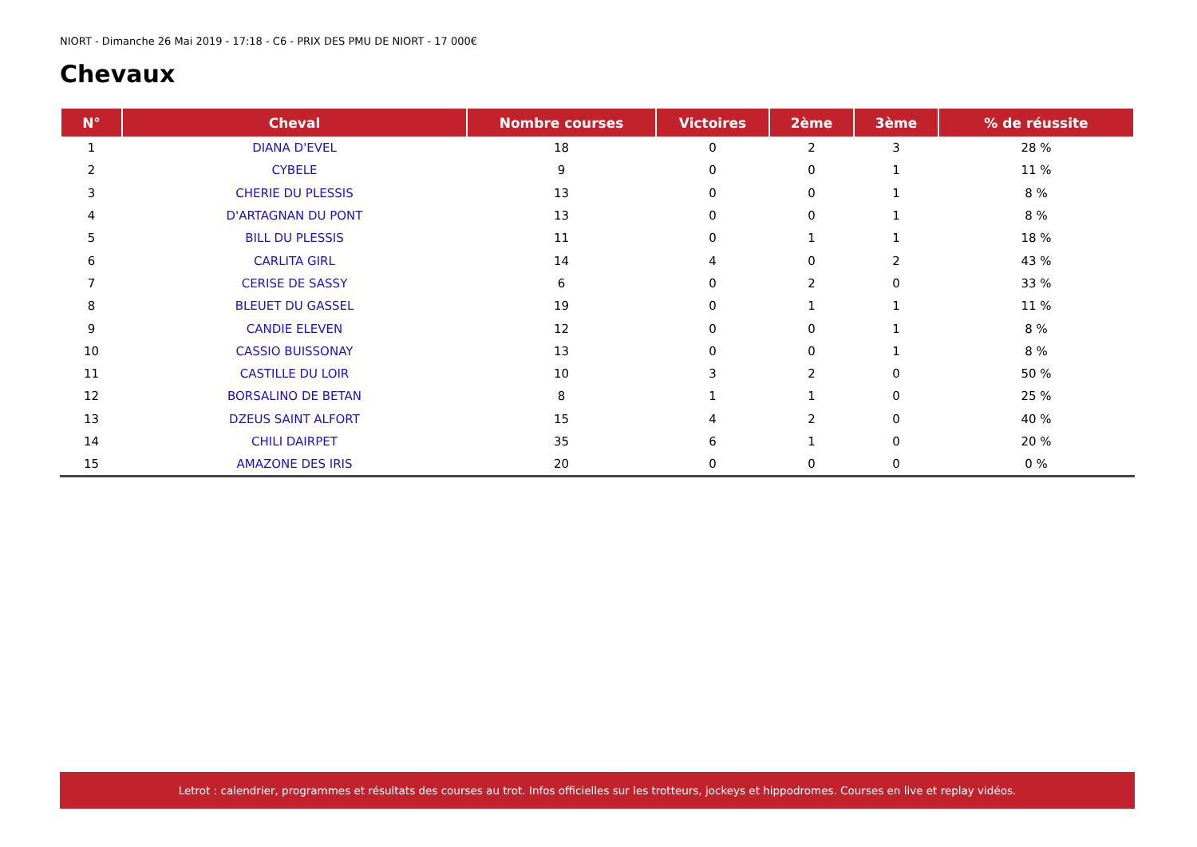NIORT - Dimanche 26 Mai 2019 - 17:18 - C6 - PRIX DES PMU DE NIORT - 17 000€
Chevaux
| N° | Cheval | Nombre courses | Victoires | 2ème | 3ème | % de réussite |
| --- | --- | --- | --- | --- | --- | --- |
| 1 | DIANA D'EVEL | 18 | 0 | 2 | 3 | 28 % |
| 2 | CYBELE | 9 | 0 | 0 | 1 | 11 % |
| 3 | CHERIE DU PLESSIS | 13 | 0 | 0 | 1 | 8 % |
| 4 | D'ARTAGNAN DU PONT | 13 | 0 | 0 | 1 | 8 % |
| 5 | BILL DU PLESSIS | 11 | 0 | 1 | 1 | 18 % |
| 6 | CARLITA GIRL | 14 | 4 | 0 | 2 | 43 % |
| 7 | CERISE DE SASSY | 6 | 0 | 2 | 0 | 33 % |
| 8 | BLEUET DU GASSEL | 19 | 0 | 1 | 1 | 11 % |
| 9 | CANDIE ELEVEN | 12 | 0 | 0 | 1 | 8 % |
| 10 | CASSIO BUISSONAY | 13 | 0 | 0 | 1 | 8 % |
| 11 | CASTILLE DU LOIR | 10 | 3 | 2 | 0 | 50 % |
| 12 | BORSALINO DE BETAN | 8 | 1 | 1 | 0 | 25 % |
| 13 | DZEUS SAINT ALFORT | 15 | 4 | 2 | 0 | 40 % |
| 14 | CHILI DAIRPET | 35 | 6 | 1 | 0 | 20 % |
| 15 | AMAZONE DES IRIS | 20 | 0 | 0 | 0 | 0 % |
Letrot : calendrier, programmes et résultats des courses au trot. Infos officielles sur les trotteurs, jockeys et hippodromes. Courses en live et replay vidéos.